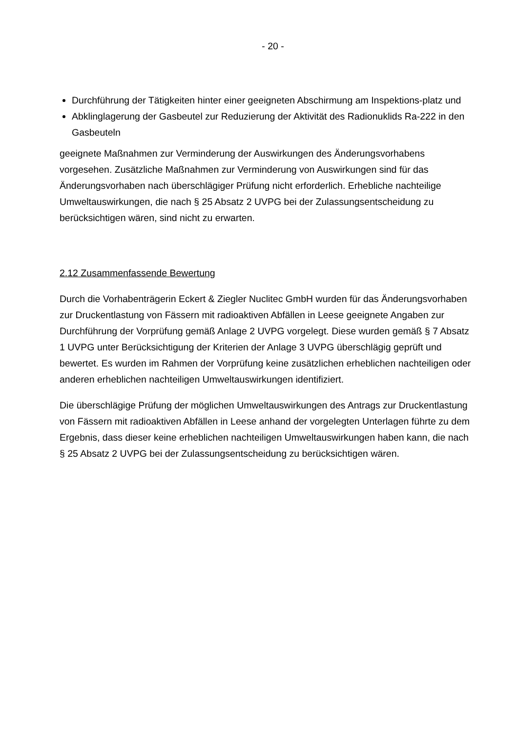- 20 -
Durchführung der Tätigkeiten hinter einer geeigneten Abschirmung am Inspektions-platz und
Abklinglagerung der Gasbeutel zur Reduzierung der Aktivität des Radionuklids Ra-222 in den Gasbeuteln
geeignete Maßnahmen zur Verminderung der Auswirkungen des Änderungsvorhabens vorgesehen. Zusätzliche Maßnahmen zur Verminderung von Auswirkungen sind für das Änderungsvorhaben nach überschlägiger Prüfung nicht erforderlich. Erhebliche nachteilige Umweltauswirkungen, die nach § 25 Absatz 2 UVPG bei der Zulassungsentscheidung zu berücksichtigen wären, sind nicht zu erwarten.
2.12 Zusammenfassende Bewertung
Durch die Vorhabenträgerin Eckert & Ziegler Nuclitec GmbH wurden für das Änderungsvorhaben zur Druckentlastung von Fässern mit radioaktiven Abfällen in Leese geeignete Angaben zur Durchführung der Vorprüfung gemäß Anlage 2 UVPG vorgelegt. Diese wurden gemäß § 7 Absatz 1 UVPG unter Berücksichtigung der Kriterien der Anlage 3 UVPG überschlägig geprüft und bewertet. Es wurden im Rahmen der Vorprüfung keine zusätzlichen erheblichen nachteiligen oder anderen erheblichen nachteiligen Umweltauswirkungen identifiziert.
Die überschlägige Prüfung der möglichen Umweltauswirkungen des Antrags zur Druckentlastung von Fässern mit radioaktiven Abfällen in Leese anhand der vorgelegten Unterlagen führte zu dem Ergebnis, dass dieser keine erheblichen nachteiligen Umweltauswirkungen haben kann, die nach § 25 Absatz 2 UVPG bei der Zulassungsentscheidung zu berücksichtigen wären.